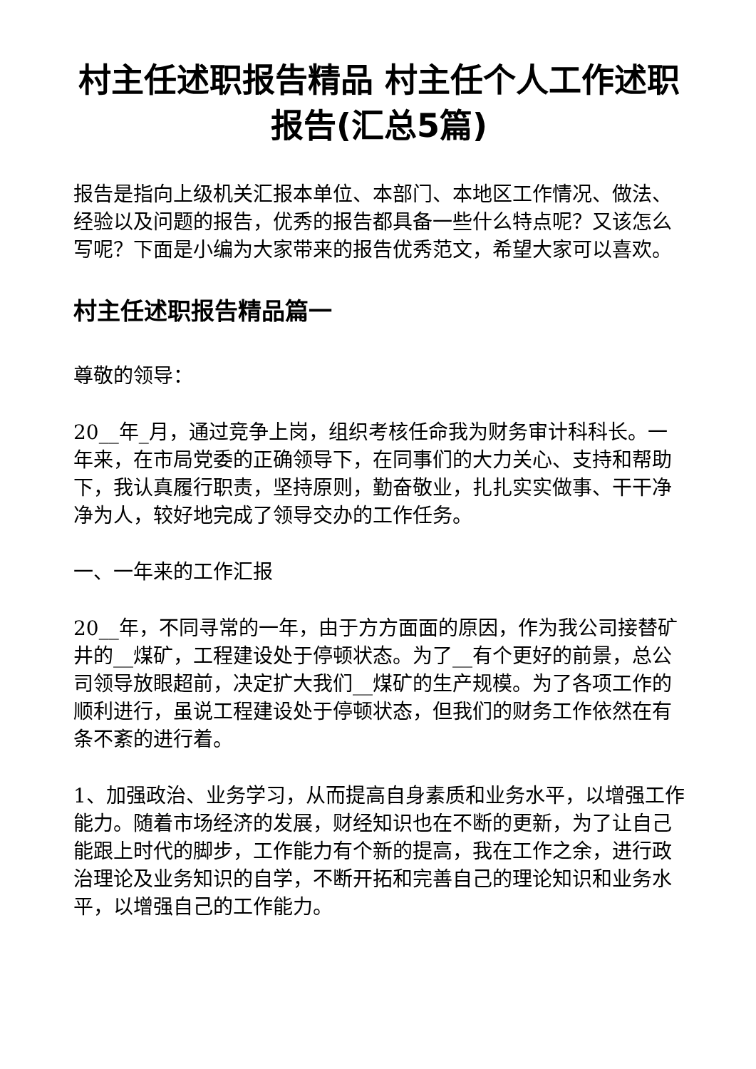村主任述职报告精品 村主任个人工作述职报告(汇总5篇)
报告是指向上级机关汇报本单位、本部门、本地区工作情况、做法、经验以及问题的报告，优秀的报告都具备一些什么特点呢？又该怎么写呢？下面是小编为大家带来的报告优秀范文，希望大家可以喜欢。
村主任述职报告精品篇一
尊敬的领导：
20__年_月，通过竞争上岗，组织考核任命我为财务审计科科长。一年来，在市局党委的正确领导下，在同事们的大力关心、支持和帮助下，我认真履行职责，坚持原则，勤奋敬业，扎扎实实做事、干干净净为人，较好地完成了领导交办的工作任务。
一、一年来的工作汇报
20__年，不同寻常的一年，由于方方面面的原因，作为我公司接替矿井的__煤矿，工程建设处于停顿状态。为了__有个更好的前景，总公司领导放眼超前，决定扩大我们__煤矿的生产规模。为了各项工作的顺利进行，虽说工程建设处于停顿状态，但我们的财务工作依然在有条不紊的进行着。
1、加强政治、业务学习，从而提高自身素质和业务水平，以增强工作能力。随着市场经济的发展，财经知识也在不断的更新，为了让自己能跟上时代的脚步，工作能力有个新的提高，我在工作之余，进行政治理论及业务知识的自学，不断开拓和完善自己的理论知识和业务水平，以增强自己的工作能力。